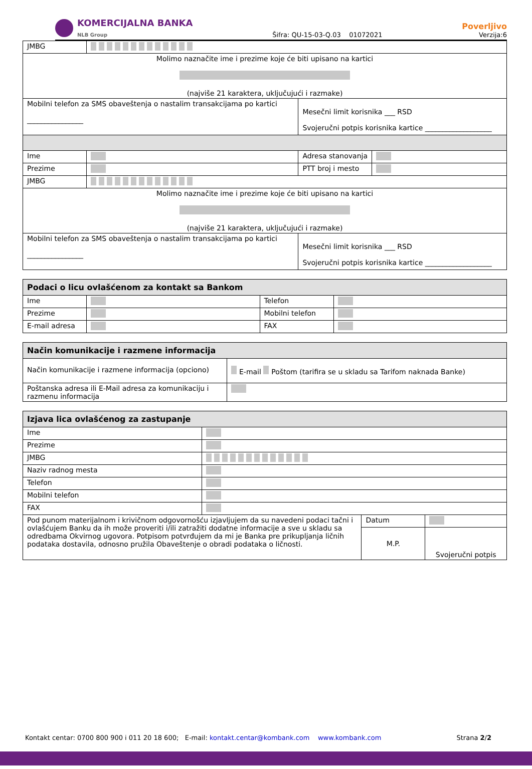KOMERCIJALNA BANKA
NLB Group
Šifra: QU-15-03-Q.03 01072021
Poverljivo
Verzija:6
| JMBG | | | |
| Molimo naznačite ime i prezime koje će biti upisano na kartici (najviše 21 karaktera, uključujući i razmake) | | | |
| Mobilni telefon za SMS obaveštenja o nastalim transakcijama po kartici ________________ | | Mesečni limit korisnika ___ RSD Svojeručni potpis korisnika kartice ___________________ | |
| Ime | | Adresa stanovanja | |
| Prezime | | PTT broj i mesto | |
| JMBG | | | |
| Molimo naznačite ime i prezime koje će biti upisano na kartici (najviše 21 karaktera, uključujući i razmake) | | | |
| Mobilni telefon za SMS obaveštenja o nastalim transakcijama po kartici ________________ | | Mesečni limit korisnika ___ RSD Svojeručni potpis korisnika kartice ___________________ | |
| Podaci o licu ovlašćenom za kontakt sa Bankom | | | |
| --- | --- | --- | --- |
| Ime | | Telefon | |
| Prezime | | Mobilni telefon | |
| E-mail adresa | | FAX | |
| Način komunikacije i razmene informacija | |
| --- | --- |
| Način komunikacije i razmene informacija (opciono) | E-mail Poštom (tarifira se u skladu sa Tarifom naknada Banke) |
| Poštanska adresa ili E-Mail adresa za komunikaciju i razmenu informacija | |
| Izjava lica ovlašćenog za zastupanje | | | |
| --- | --- | --- | --- |
| Ime | | | |
| Prezime | | | |
| JMBG | | | |
| Naziv radnog mesta | | | |
| Telefon | | | |
| Mobilni telefon | | | |
| FAX | | | |
| Pod punom materijalnom i krivičnom odgovornošću izjavljujem da su navedeni podaci tačni i ovlašćujem Banku da ih može proveriti i/ili zatražiti dodatne informacije a sve u skladu sa odredbama Okvirnog ugovora. Potpisom potvrđujem da mi je Banka pre prikupljanja ličnih podataka dostavila, odnosno pružila Obaveštenje o obradi podataka o ličnosti. | | Datum | |
| | | M.P. | Svojeručni potpis |
Kontakt centar: 0700 800 900 i 011 20 18 600; E-mail: kontakt.centar@kombank.com www.kombank.com Strana 2/2